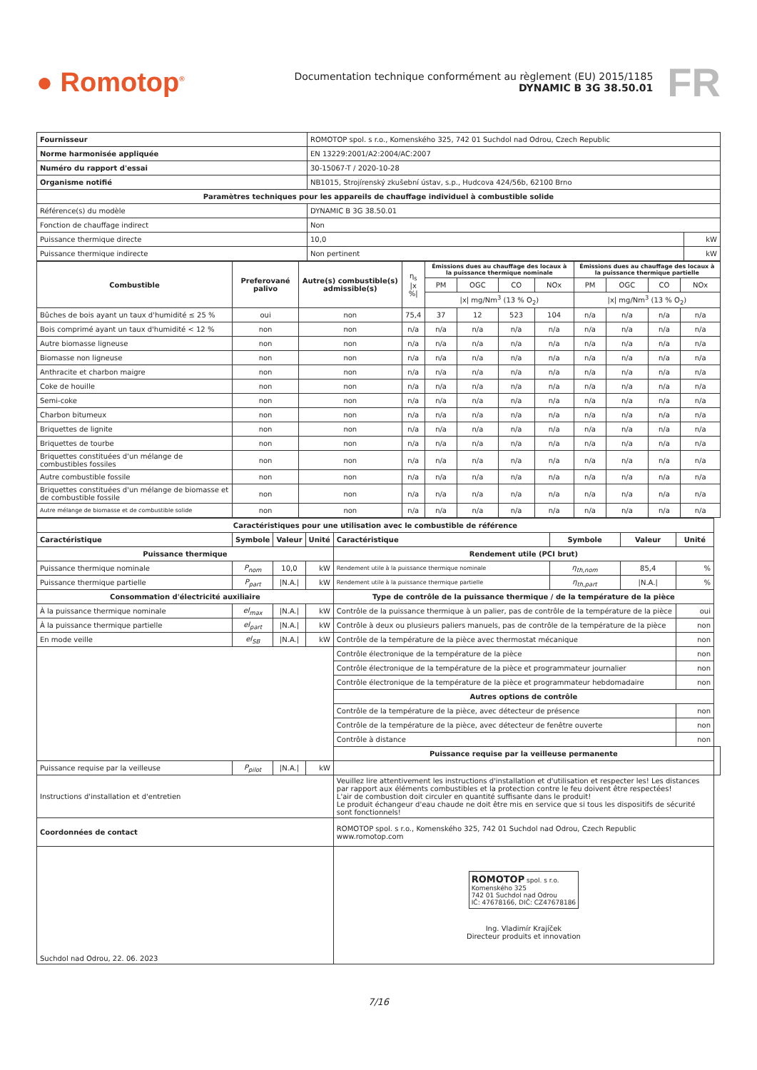● Romotop<sup>®</sup>
Documentation technique conformément au règlement (EU) 2015/1185
DYNAMIC B 3G 38.50.01
FR
| Fournisseur | ROMOTOP spol. s r.o., Komenského 325, 742 01 Suchdol nad Odrou, Czech Republic | |
| Norme harmonisée appliquée | EN 13229:2001/A2:2004/AC:2007 | |
| Numéro du rapport d'essai | 30-15067-T / 2020-10-28 | |
| Organisme notifié | NB1015, Strojírenský zkušební ústav, s.p., Hudcova 424/56b, 62100 Brno | |
| Paramètres techniques pour les appareils de chauffage individuel à combustible solide | | |
| Référence(s) du modèle | DYNAMIC B 3G 38.50.01 | |
| Fonction de chauffage indirect | Non | |
| Puissance thermique directe | 10,0 | kW |
| Puissance thermique indirecte | Non pertinent | kW |
| Combustible | Preferované palivo | Autre(s) combustible(s) admissible(s) | η<sub>s</sub> /x %/ | Émissions dues au chauffage des locaux à la puissance thermique nominale | | | | Émissions dues au chauffage des locaux à la puissance thermique partielle | | | |
| --- | --- | --- | --- | --- | --- | --- | --- | --- | --- | --- | --- |
| | | | | PM | OGC | CO | NOx | PM | OGC | CO | NOx |
| | | | | /x/ mg/Nm<sup>3</sup> (13 % O<sub>2</sub>) | | | | /x/ mg/Nm<sup>3</sup> (13 % O<sub>2</sub>) | | | |
| Bûches de bois ayant un taux d'humidité ≤ 25 % | oui | non | 75,4 | 37 | 12 | 523 | 104 | n/a | n/a | n/a | n/a |
| Bois comprimé ayant un taux d'humidité < 12 % | non | non | n/a | n/a | n/a | n/a | n/a | n/a | n/a | n/a | n/a |
| Autre biomasse ligneuse | non | non | n/a | n/a | n/a | n/a | n/a | n/a | n/a | n/a | n/a |
| Biomasse non ligneuse | non | non | n/a | n/a | n/a | n/a | n/a | n/a | n/a | n/a | n/a |
| Anthracite et charbon maigre | non | non | n/a | n/a | n/a | n/a | n/a | n/a | n/a | n/a | n/a |
| Coke de houille | non | non | n/a | n/a | n/a | n/a | n/a | n/a | n/a | n/a | n/a |
| Semi-coke | non | non | n/a | n/a | n/a | n/a | n/a | n/a | n/a | n/a | n/a |
| Charbon bitumeux | non | non | n/a | n/a | n/a | n/a | n/a | n/a | n/a | n/a | n/a |
| Briquettes de lignite | non | non | n/a | n/a | n/a | n/a | n/a | n/a | n/a | n/a | n/a |
| Briquettes de tourbe | non | non | n/a | n/a | n/a | n/a | n/a | n/a | n/a | n/a | n/a |
| Briquettes constituées d'un mélange de combustibles fossiles | non | non | n/a | n/a | n/a | n/a | n/a | n/a | n/a | n/a | n/a |
| Autre combustible fossile | non | non | n/a | n/a | n/a | n/a | n/a | n/a | n/a | n/a | n/a |
| Briquettes constituées d'un mélange de biomasse et de combustible fossile | non | non | n/a | n/a | n/a | n/a | n/a | n/a | n/a | n/a | n/a |
| Autre mélange de biomasse et de combustible solide | non | non | n/a | n/a | n/a | n/a | n/a | n/a | n/a | n/a | n/a |
| Caractéristiques pour une utilisation avec le combustible de référence | | | | | | | | |
| --- | --- | --- | --- | --- | --- | --- | --- | --- |
| Caractéristique | Symbole | Valeur | Unité | Caractéristique | Symbole | Valeur | Unité | |
| Puissance thermique | | | | Rendement utile (PCI brut) | | | | |
| Puissance thermique nominale | P<sub>nom</sub> | 10,0 | kW | Rendement utile à la puissance thermique nominale | η<sub>th,nom</sub> | 85,4 | % | |
| Puissance thermique partielle | P<sub>part</sub> | /N.A./ | kW | Rendement utile à la puissance thermique partielle | η<sub>th,part</sub> | /N.A./ | % | |
| Consommation d'électricité auxiliaire | | | | Type de contrôle de la puissance thermique / de la température de la pièce | | | | |
| À la puissance thermique nominale | el<sub>max</sub> | /N.A./ | kW | Contrôle de la puissance thermique à un palier, pas de contrôle de la température de la pièce | | | oui | |
| À la puissance thermique partielle | el<sub>part</sub> | /N.A./ | kW | Contrôle à deux ou plusieurs paliers manuels, pas de contrôle de la température de la pièce | | | non | |
| En mode veille | el<sub>SB</sub> | /N.A./ | kW | Contrôle de la température de la pièce avec thermostat mécanique | | | non | |
| | | | | Contrôle électronique de la température de la pièce | | | non | |
| | | | | Contrôle électronique de la température de la pièce et programmateur journalier | | | non | |
| | | | | Contrôle électronique de la température de la pièce et programmateur hebdomadaire | | | non | |
| | | | | Autres options de contrôle | | | | |
| | | | | Contrôle de la température de la pièce, avec détecteur de présence | | | non | |
| | | | | Contrôle de la température de la pièce, avec détecteur de fenêtre ouverte | | | non | |
| | | | | Contrôle à distance | | | non | |
| | | | | Puissance requise par la veilleuse permanente | | | | |
| Puissance requise par la veilleuse | P<sub>pilot</sub> | /N.A./ | kW | | | | | |
| Instructions d'installation et d'entretien | | | | Veuillez lire attentivement les instructions d'installation et d'utilisation et respecter les! Les distances par rapport aux éléments combustibles et la protection contre le feu doivent être respectées! L'air de combustion doit circuler en quantité suffisante dans le produit! Le produit échangeur d'eau chaude ne doit être mis en service que si tous les dispositifs de sécurité sont fonctionnels! | | | | |
| Coordonnées de contact | | | | ROMOTOP spol. s r.o., Komenského 325, 742 01 Suchdol nad Odrou, Czech Republic www.romotop.com | | | | |
| Suchdol nad Odrou, 22. 06. 2023 | | | | ROMOTOP spol. s r.o. Komenského 325 742 01 Suchdol nad Odrou IČ: 47678166, DIČ: CZ47678186 Ing. Vladimír Krajíček Directeur produits et innovation | | | | |
7/16